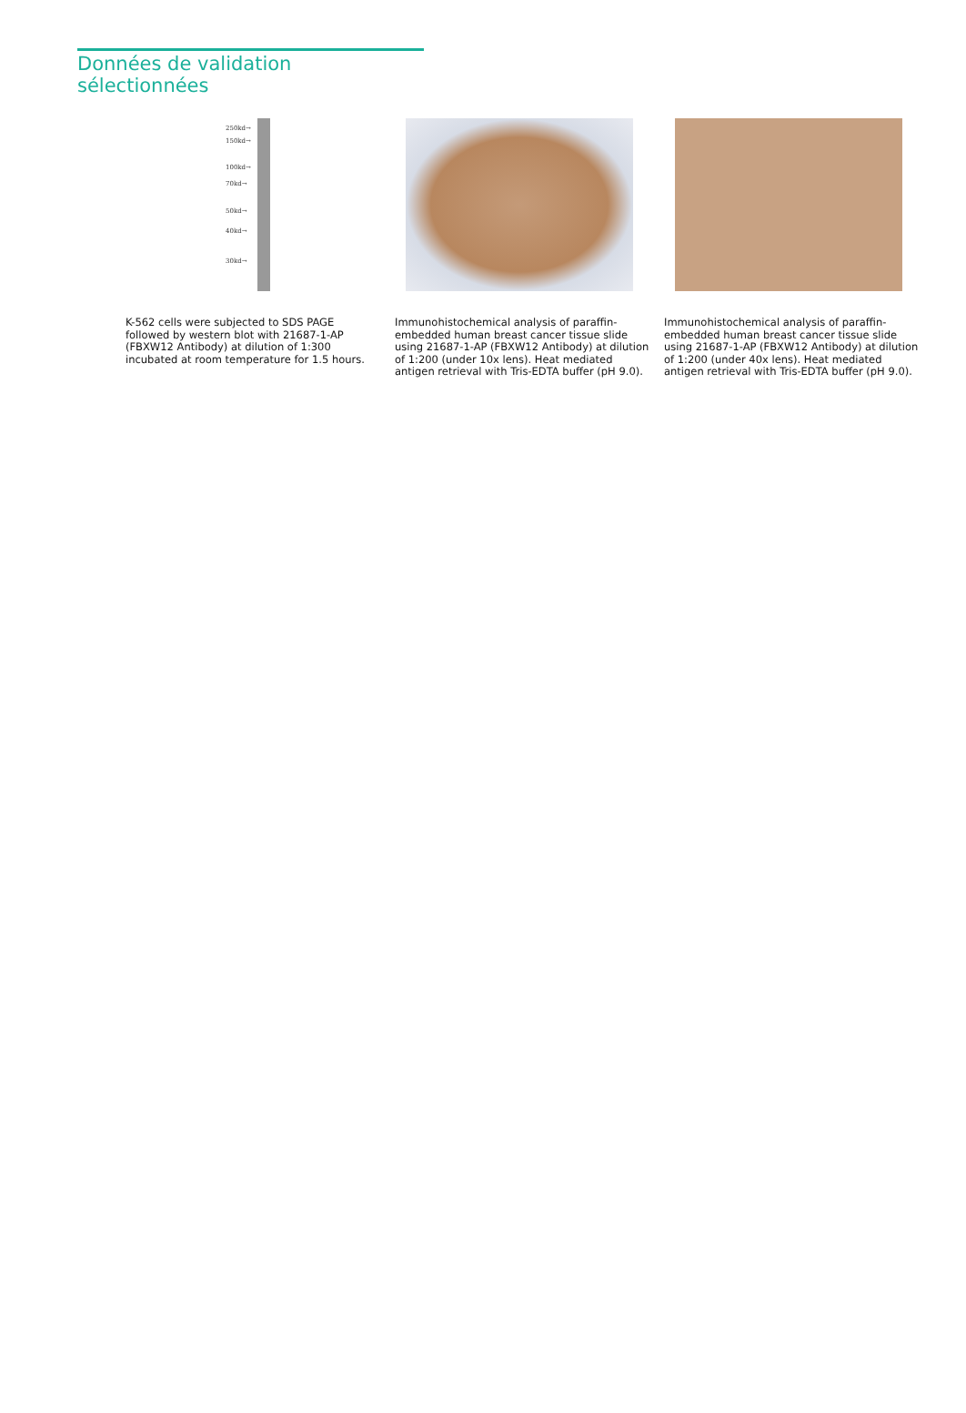Données de validation sélectionnées
250kd→
150kd→
100kd→
70kd→
50kd→
40kd→
30kd→
K-562 cells were subjected to SDS PAGE followed by western blot with 21687-1-AP (FBXW12 Antibody) at dilution of 1:300 incubated at room temperature for 1.5 hours.
Immunohistochemical analysis of paraffin-embedded human breast cancer tissue slide using 21687-1-AP (FBXW12 Antibody) at dilution of 1:200 (under 10x lens). Heat mediated antigen retrieval with Tris-EDTA buffer (pH 9.0).
Immunohistochemical analysis of paraffin-embedded human breast cancer tissue slide using 21687-1-AP (FBXW12 Antibody) at dilution of 1:200 (under 40x lens). Heat mediated antigen retrieval with Tris-EDTA buffer (pH 9.0).